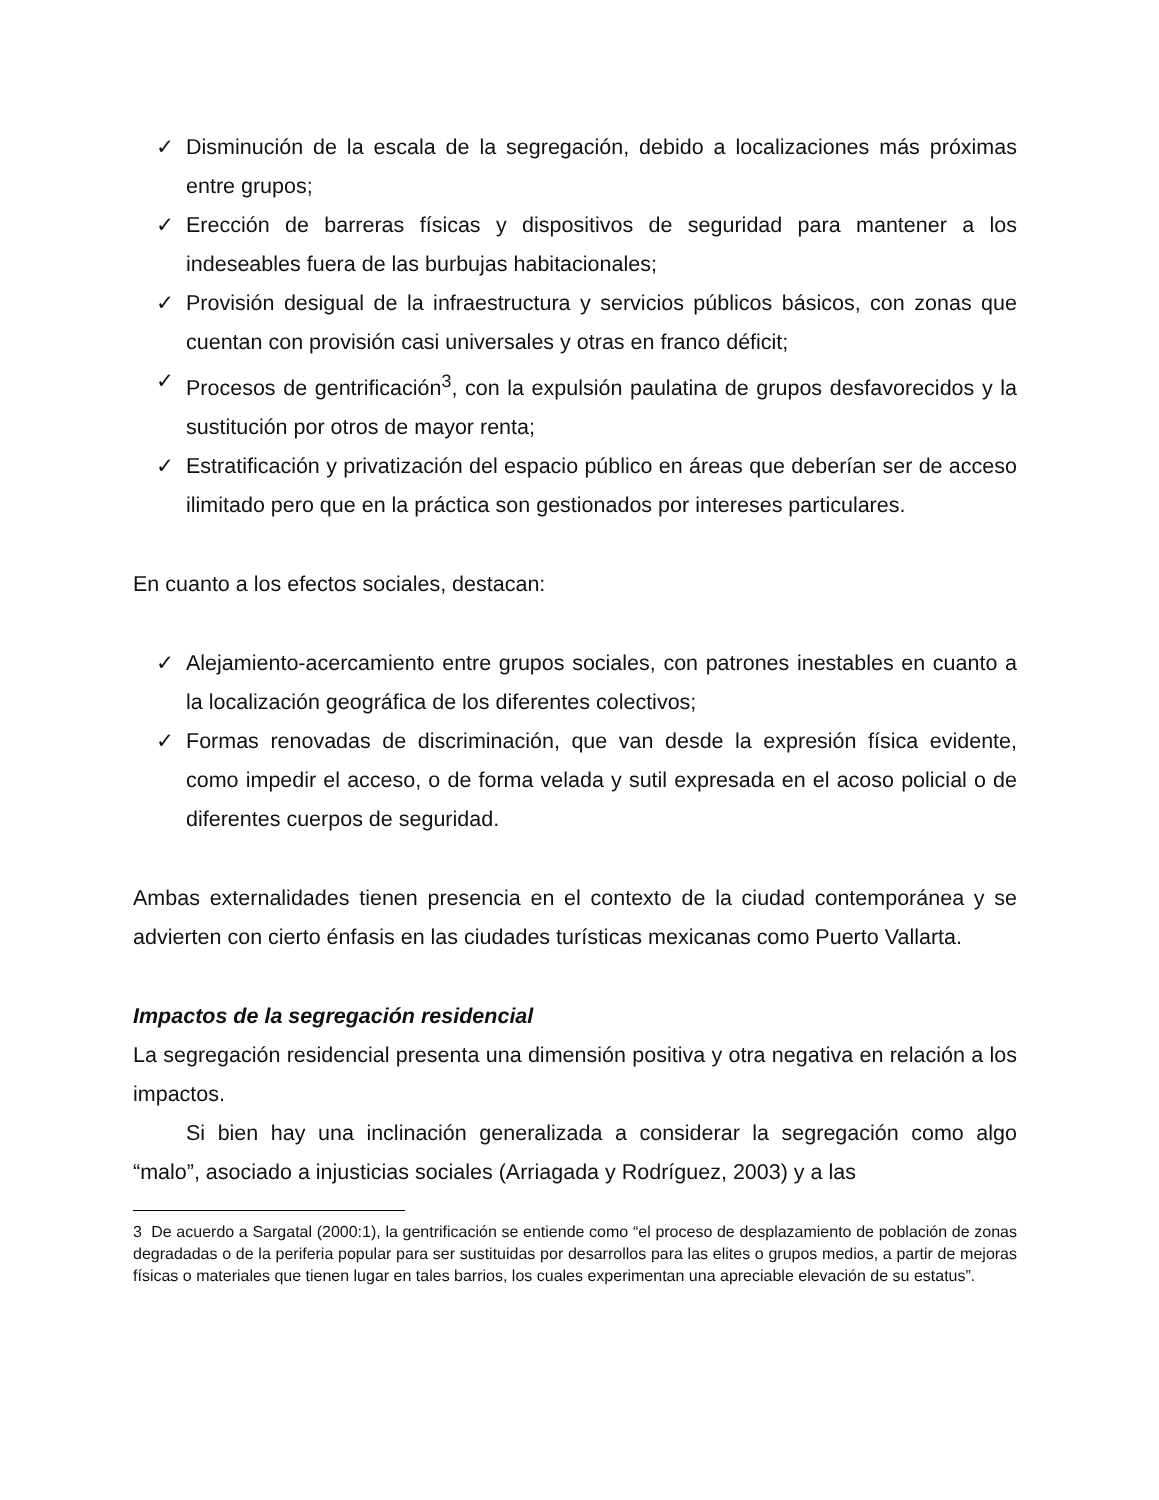✓ Disminución de la escala de la segregación, debido a localizaciones más próximas entre grupos;
✓ Erección de barreras físicas y dispositivos de seguridad para mantener a los indeseables fuera de las burbujas habitacionales;
✓ Provisión desigual de la infraestructura y servicios públicos básicos, con zonas que cuentan con provisión casi universales y otras en franco déficit;
✓ Procesos de gentrificación<sup>3</sup>, con la expulsión paulatina de grupos desfavorecidos y la sustitución por otros de mayor renta;
✓ Estratificación y privatización del espacio público en áreas que deberían ser de acceso ilimitado pero que en la práctica son gestionados por intereses particulares.
En cuanto a los efectos sociales, destacan:
✓ Alejamiento-acercamiento entre grupos sociales, con patrones inestables en cuanto a la localización geográfica de los diferentes colectivos;
✓ Formas renovadas de discriminación, que van desde la expresión física evidente, como impedir el acceso, o de forma velada y sutil expresada en el acoso policial o de diferentes cuerpos de seguridad.
Ambas externalidades tienen presencia en el contexto de la ciudad contemporánea y se advierten con cierto énfasis en las ciudades turísticas mexicanas como Puerto Vallarta.
Impactos de la segregación residencial
La segregación residencial presenta una dimensión positiva y otra negativa en relación a los impactos.
Si bien hay una inclinación generalizada a considerar la segregación como algo “malo”, asociado a injusticias sociales (Arriagada y Rodríguez, 2003) y a las
3 De acuerdo a Sargatal (2000:1), la gentrificación se entiende como “el proceso de desplazamiento de población de zonas degradadas o de la periferia popular para ser sustituidas por desarrollos para las elites o grupos medios, a partir de mejoras físicas o materiales que tienen lugar en tales barrios, los cuales experimentan una apreciable elevación de su estatus”.